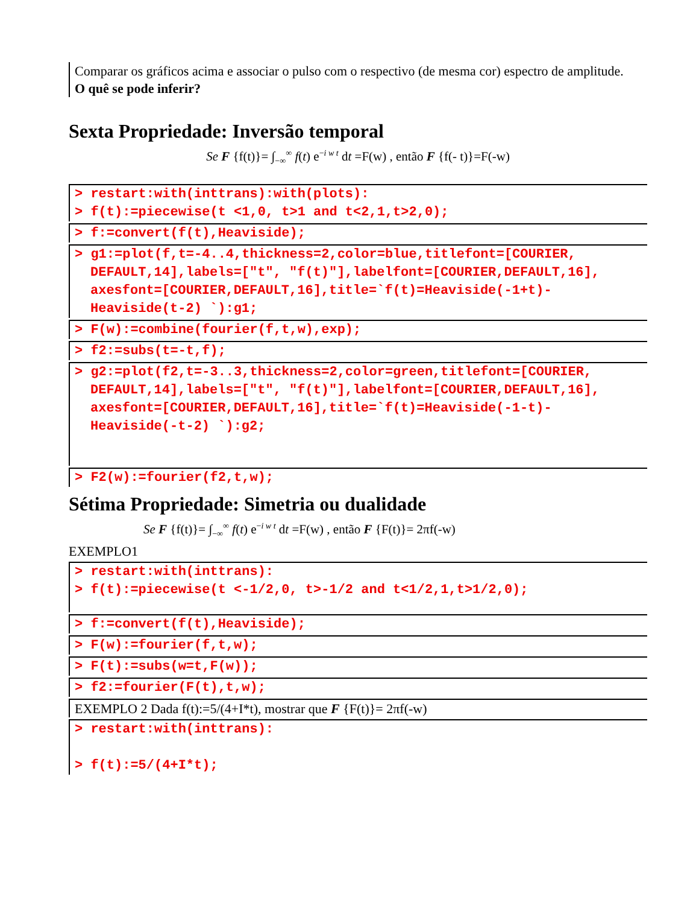Comparar os gráficos acima e associar o pulso com o respectivo (de mesma cor) espectro de amplitude.
O quê se pode inferir?
Sexta Propriedade: Inversão temporal
Se F {f(t)}= ∫<sub>−∞</sub><sup>∞</sup> f(t) e<sup>−i w t</sup> dt =F(w) , então F {f(- t)}=F(-w)
> restart:with(inttrans):with(plots):
> f(t):=piecewise(t <1,0, t>1 and t<2,1,t>2,0);
> f:=convert(f(t),Heaviside);
> g1:=plot(f,t=-4..4,thickness=2,color=blue,titlefont=[COURIER,
DEFAULT,14],labels=["t", "f(t)"],labelfont=[COURIER,DEFAULT,16], axesfont=[COURIER,DEFAULT,16],title=`f(t)=Heaviside(-1+t)- Heaviside(t-2) `):g1;
> F(w):=combine(fourier(f,t,w),exp);
> f2:=subs(t=-t,f);
> g2:=plot(f2,t=-3..3,thickness=2,color=green,titlefont=[COURIER,
DEFAULT,14],labels=["t", "f(t)"],labelfont=[COURIER,DEFAULT,16], axesfont=[COURIER,DEFAULT,16],title=`f(t)=Heaviside(-1-t)- Heaviside(-t-2) `):g2;
> F2(w):=fourier(f2,t,w);
Sétima Propriedade: Simetria ou dualidade
Se F {f(t)}= ∫<sub>−∞</sub><sup>∞</sup> f(t) e<sup>−i w t</sup> dt =F(w) , então F {F(t)}= 2πf(-w)
EXEMPLO1
> restart:with(inttrans):
> f(t):=piecewise(t <-1/2,0, t>-1/2 and t<1/2,1,t>1/2,0);
> f:=convert(f(t),Heaviside);
> F(w):=fourier(f,t,w);
> F(t):=subs(w=t,F(w));
> f2:=fourier(F(t),t,w);
EXEMPLO 2 Dada f(t):=5/(4+I*t), mostrar que F {F(t)}= 2πf(-w)
> restart:with(inttrans):
> f(t):=5/(4+I*t);